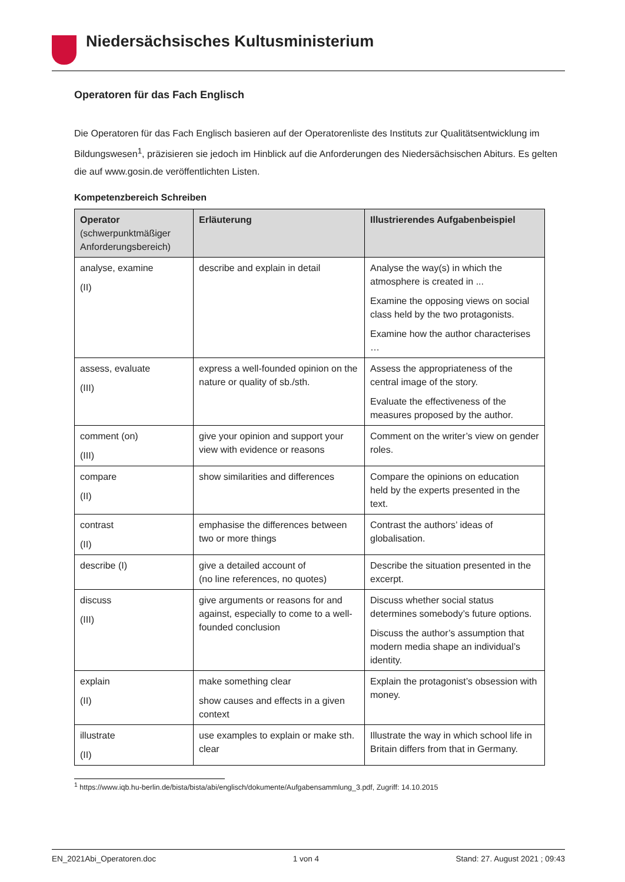Niedersächsisches Kultusministerium
Operatoren für das Fach Englisch
Die Operatoren für das Fach Englisch basieren auf der Operatorenliste des Instituts zur Qualitätsentwicklung im Bildungswesen<sup>1</sup>, präzisieren sie jedoch im Hinblick auf die Anforderungen des Niedersächsischen Abiturs. Es gelten die auf www.gosin.de veröffentlichten Listen.
Kompetenzbereich Schreiben
| Operator (schwerpunktmäßiger Anforderungsbereich) | Erläuterung | Illustrierendes Aufgabenbeispiel |
| --- | --- | --- |
| analyse, examine (II) | describe and explain in detail | Analyse the way(s) in which the atmosphere is created in ... Examine the opposing views on social class held by the two protagonists. Examine how the author characterises … |
| assess, evaluate (III) | express a well-founded opinion on the nature or quality of sb./sth. | Assess the appropriateness of the central image of the story. Evaluate the effectiveness of the measures proposed by the author. |
| comment (on) (III) | give your opinion and support your view with evidence or reasons | Comment on the writer’s view on gender roles. |
| compare (II) | show similarities and differences | Compare the opinions on education held by the experts presented in the text. |
| contrast (II) | emphasise the differences between two or more things | Contrast the authors’ ideas of globalisation. |
| describe (I) | give a detailed account of (no line references, no quotes) | Describe the situation presented in the excerpt. |
| discuss (III) | give arguments or reasons for and against, especially to come to a well-founded conclusion | Discuss whether social status determines somebody’s future options. Discuss the author’s assumption that modern media shape an individual’s identity. |
| explain (II) | make something clear show causes and effects in a given context | Explain the protagonist’s obsession with money. |
| illustrate (II) | use examples to explain or make sth. clear | Illustrate the way in which school life in Britain differs from that in Germany. |
<sup>1</sup> https://www.iqb.hu-berlin.de/bista/bista/abi/englisch/dokumente/Aufgabensammlung_3.pdf, Zugriff: 14.10.2015
EN_2021Abi_Operatoren.doc 1 von 4 Stand: 27. August 2021 ; 09:43